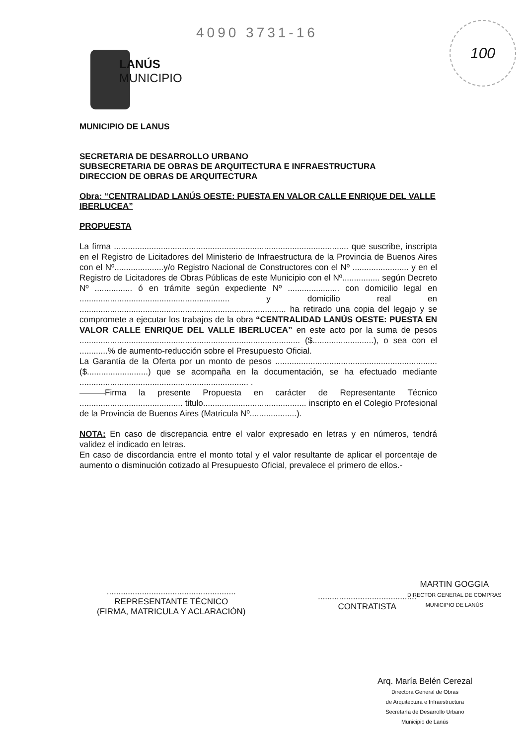4090 3731-16 100
LANÚS
MUNICIPIO
MUNICIPIO DE LANUS
SECRETARIA DE DESARROLLO URBANO
SUBSECRETARIA DE OBRAS DE ARQUITECTURA E INFRAESTRUCTURA
DIRECCION DE OBRAS DE ARQUITECTURA
Obra: “CENTRALIDAD LANÚS OESTE: PUESTA EN VALOR CALLE ENRIQUE DEL VALLE IBERLUCEA”
PROPUESTA
La firma .................................................................................................... que suscribe, inscripta en el Registro de Licitadores del Ministerio de Infraestructura de la Provincia de Buenos Aires con el Nº.....................y/o Registro Nacional de Constructores con el Nº ........................ y en el Registro de Licitadores de Obras Públicas de este Municipio con el Nº................ según Decreto Nº ................ ó en trámite según expediente Nº ...................... con domicilio legal en ................................................................ y domicilio real en ........................................................................................ ha retirado una copia del legajo y se compromete a ejecutar los trabajos de la obra “CENTRALIDAD LANÚS OESTE: PUESTA EN VALOR CALLE ENRIQUE DEL VALLE IBERLUCEA” en este acto por la suma de pesos .............................................................................................. ($..........................), o sea con el ............% de aumento-reducción sobre el Presupuesto Oficial.
La Garantía de la Oferta por un monto de pesos ..................................................................... ($..........................) que se acompaña en la documentación, se ha efectuado mediante ........................................................................ .
———Firma la presente Propuesta en carácter de Representante Técnico ............................................ titulo............................................ inscripto en el Colegio Profesional de la Provincia de Buenos Aires (Matricula Nº....................).
NOTA: En caso de discrepancia entre el valor expresado en letras y en números, tendrá validez el indicado en letras.
En caso de discordancia entre el monto total y el valor resultante de aplicar el porcentaje de aumento o disminución cotizado al Presupuesto Oficial, prevalece el primero de ellos.-
.......................................................
REPRESENTANTE TÉCNICO
(FIRMA, MATRICULA Y ACLARACIÓN)
..........................................
CONTRATISTA
MARTIN GOGGIA
DIRECTOR GENERAL DE COMPRAS
MUNICIPIO DE LANÚS
Arq. María Belén Cerezal
Directora General de Obras
de Arquitectura e Infraestructura
Secretaría de Desarrollo Urbano
Municipio de Lanús